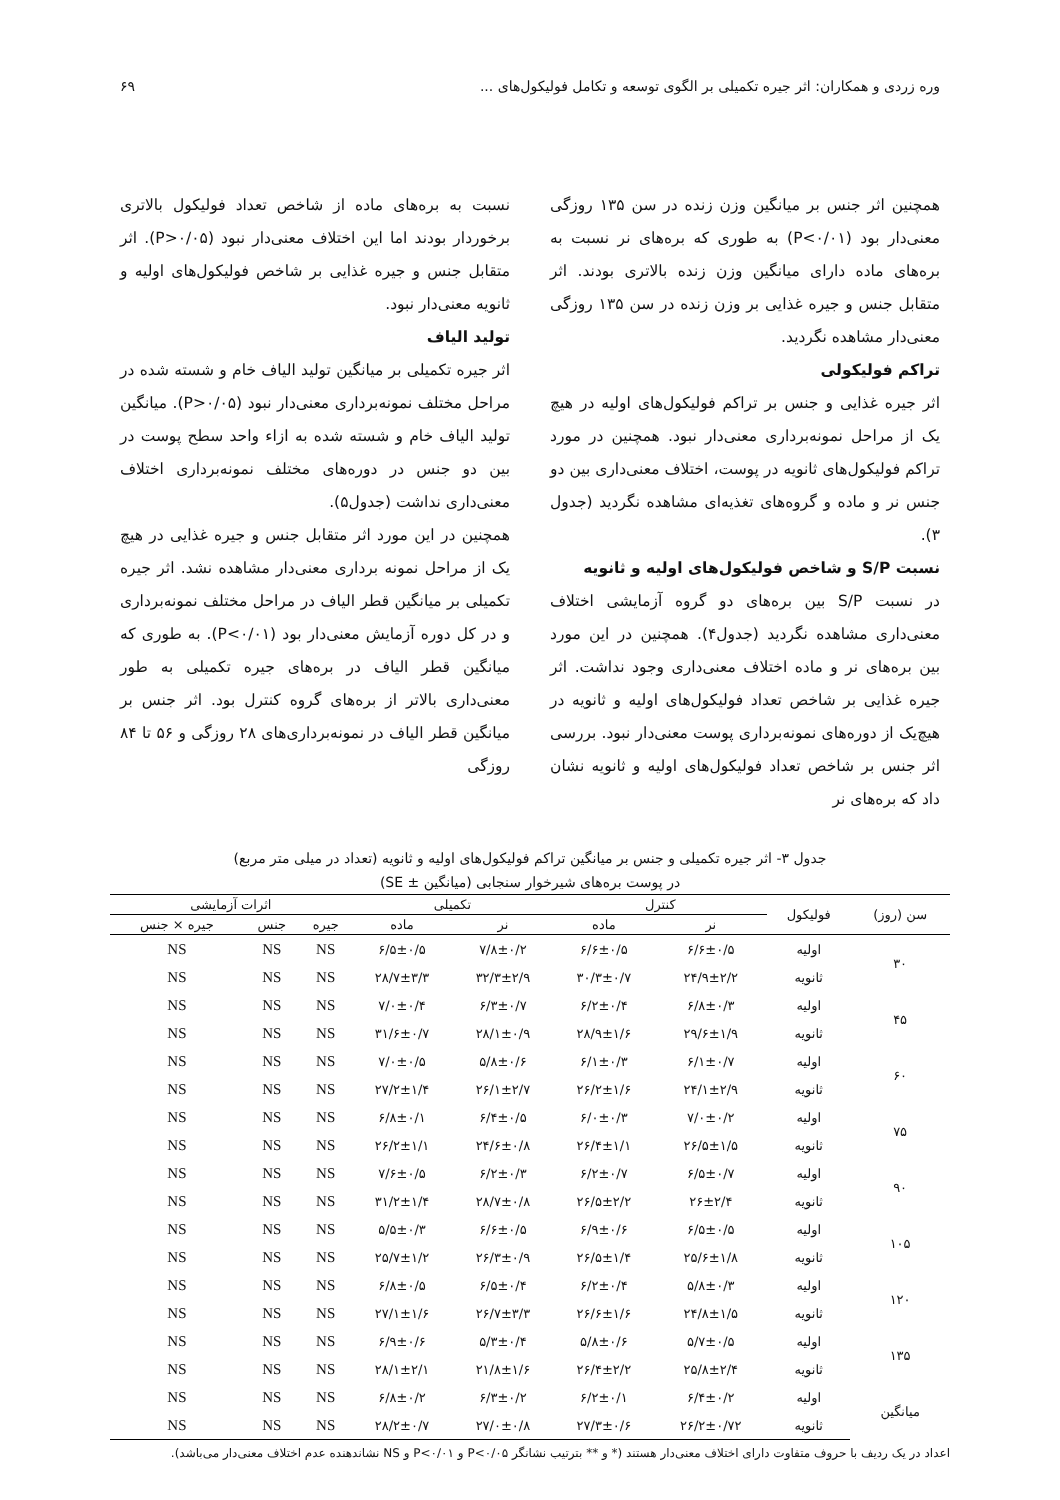وره زردی و همکاران: اثر جیره تکمیلی بر الگوی توسعه و تکامل فولیکول‌های ... ۶۹
همچنین اثر جنس بر میانگین وزن زنده در سن ۱۳۵ روزگی معنی‌دار بود (P<۰/۰۱) به طوری که بره‌های نر نسبت به بره‌های ماده دارای میانگین وزن زنده بالاتری بودند. اثر متقابل جنس و جیره غذایی بر وزن زنده در سن ۱۳۵ روزگی معنی‌دار مشاهده نگردید.
تراکم فولیکولی
اثر جیره غذایی و جنس بر تراکم فولیکول‌های اولیه در هیچ یک از مراحل نمونه‌برداری معنی‌دار نبود. همچنین در مورد تراکم فولیکول‌های ثانویه در پوست، اختلاف معنی‌داری بین دو جنس نر و ماده و گروه‌های تغذیه‌ای مشاهده نگردید (جدول ۳).
نسبت S/P و شاخص فولیکول‌های اولیه و ثانویه
در نسبت S/P بین بره‌های دو گروه آزمایشی اختلاف معنی‌داری مشاهده نگردید (جدول۴). همچنین در این مورد بین بره‌های نر و ماده اختلاف معنی‌داری وجود نداشت. اثر جیره غذایی بر شاخص تعداد فولیکول‌های اولیه و ثانویه در هیچ‌یک از دوره‌های نمونه‌برداری پوست معنی‌دار نبود. بررسی اثر جنس بر شاخص تعداد فولیکول‌های اولیه و ثانویه نشان داد که بره‌های نر
نسبت به بره‌های ماده از شاخص تعداد فولیکول بالاتری برخوردار بودند اما این اختلاف معنی‌دار نبود (P>۰/۰۵). اثر متقابل جنس و جیره غذایی بر شاخص فولیکول‌های اولیه و ثانویه معنی‌دار نبود.
تولید الیاف
اثر جیره تکمیلی بر میانگین تولید الیاف خام و شسته شده در مراحل مختلف نمونه‌برداری معنی‌دار نبود (P>۰/۰۵). میانگین تولید الیاف خام و شسته شده به ازاء واحد سطح پوست در بین دو جنس در دوره‌های مختلف نمونه‌برداری اختلاف معنی‌داری نداشت (جدول۵).
همچنین در این مورد اثر متقابل جنس و جیره غذایی در هیچ یک از مراحل نمونه برداری معنی‌دار مشاهده نشد. اثر جیره تکمیلی بر میانگین قطر الیاف در مراحل مختلف نمونه‌برداری و در کل دوره آزمایش معنی‌دار بود (P<۰/۰۱). به طوری که میانگین قطر الیاف در بره‌های جیره تکمیلی به طور معنی‌داری بالاتر از بره‌های گروه کنترل بود. اثر جنس بر میانگین قطر الیاف در نمونه‌برداری‌های ۲۸ روزگی و ۵۶ تا ۸۴ روزگی
جدول ۳- اثر جیره تکمیلی و جنس بر میانگین تراکم فولیکول‌های اولیه و ثانویه (تعداد در میلی متر مربع)
در پوست بره‌های شیرخوار سنجابی (میانگین ± SE)
| سن (روز) | فولیکول | کنترل | | تکمیلی | | اثرات آزمایشی | | |
| --- | --- | --- | --- | --- | --- | --- | --- | --- |
| | | نر | ماده | نر | ماده | جیره | جنس | جیره × جنس |
| ۳۰ | اولیه | ۶/۶±۰/۵ | ۶/۶±۰/۵ | ۷/۸±۰/۲ | ۶/۵±۰/۵ | NS | NS | NS |
| | ثانویه | ۲۴/۹±۲/۲ | ۳۰/۳±۰/۷ | ۳۲/۳±۲/۹ | ۲۸/۷±۳/۳ | NS | NS | NS |
| ۴۵ | اولیه | ۶/۸±۰/۳ | ۶/۲±۰/۴ | ۶/۳±۰/۷ | ۷/۰±۰/۴ | NS | NS | NS |
| | ثانویه | ۲۹/۶±۱/۹ | ۲۸/۹±۱/۶ | ۲۸/۱±۰/۹ | ۳۱/۶±۰/۷ | NS | NS | NS |
| ۶۰ | اولیه | ۶/۱±۰/۷ | ۶/۱±۰/۳ | ۵/۸±۰/۶ | ۷/۰±۰/۵ | NS | NS | NS |
| | ثانویه | ۲۴/۱±۲/۹ | ۲۶/۲±۱/۶ | ۲۶/۱±۲/۷ | ۲۷/۲±۱/۴ | NS | NS | NS |
| ۷۵ | اولیه | ۷/۰±۰/۲ | ۶/۰±۰/۳ | ۶/۴±۰/۵ | ۶/۸±۰/۱ | NS | NS | NS |
| | ثانویه | ۲۶/۵±۱/۵ | ۲۶/۴±۱/۱ | ۲۴/۶±۰/۸ | ۲۶/۲±۱/۱ | NS | NS | NS |
| ۹۰ | اولیه | ۶/۵±۰/۷ | ۶/۲±۰/۷ | ۶/۲±۰/۳ | ۷/۶±۰/۵ | NS | NS | NS |
| | ثانویه | ۲۶±۲/۴ | ۲۶/۵±۲/۲ | ۲۸/۷±۰/۸ | ۳۱/۲±۱/۴ | NS | NS | NS |
| ۱۰۵ | اولیه | ۶/۵±۰/۵ | ۶/۹±۰/۶ | ۶/۶±۰/۵ | ۵/۵±۰/۳ | NS | NS | NS |
| | ثانویه | ۲۵/۶±۱/۸ | ۲۶/۵±۱/۴ | ۲۶/۳±۰/۹ | ۲۵/۷±۱/۲ | NS | NS | NS |
| ۱۲۰ | اولیه | ۵/۸±۰/۳ | ۶/۲±۰/۴ | ۶/۵±۰/۴ | ۶/۸±۰/۵ | NS | NS | NS |
| | ثانویه | ۲۴/۸±۱/۵ | ۲۶/۶±۱/۶ | ۲۶/۷±۳/۳ | ۲۷/۱±۱/۶ | NS | NS | NS |
| ۱۳۵ | اولیه | ۵/۷±۰/۵ | ۵/۸±۰/۶ | ۵/۳±۰/۴ | ۶/۹±۰/۶ | NS | NS | NS |
| | ثانویه | ۲۵/۸±۲/۴ | ۲۶/۴±۲/۲ | ۲۱/۸±۱/۶ | ۲۸/۱±۲/۱ | NS | NS | NS |
| میانگین | اولیه | ۶/۴±۰/۲ | ۶/۲±۰/۱ | ۶/۳±۰/۲ | ۶/۸±۰/۲ | NS | NS | NS |
| | ثانویه | ۲۶/۲±۰/۷۲ | ۲۷/۳±۰/۶ | ۲۷/۰±۰/۸ | ۲۸/۲±۰/۷ | NS | NS | NS |
اعداد در یک ردیف با حروف متفاوت دارای اختلاف معنی‌دار هستند (* و ** بترتیب نشانگر P<۰/۰۵ و P<۰/۰۱ و NS نشاندهنده عدم اختلاف معنی‌دار می‌باشد).